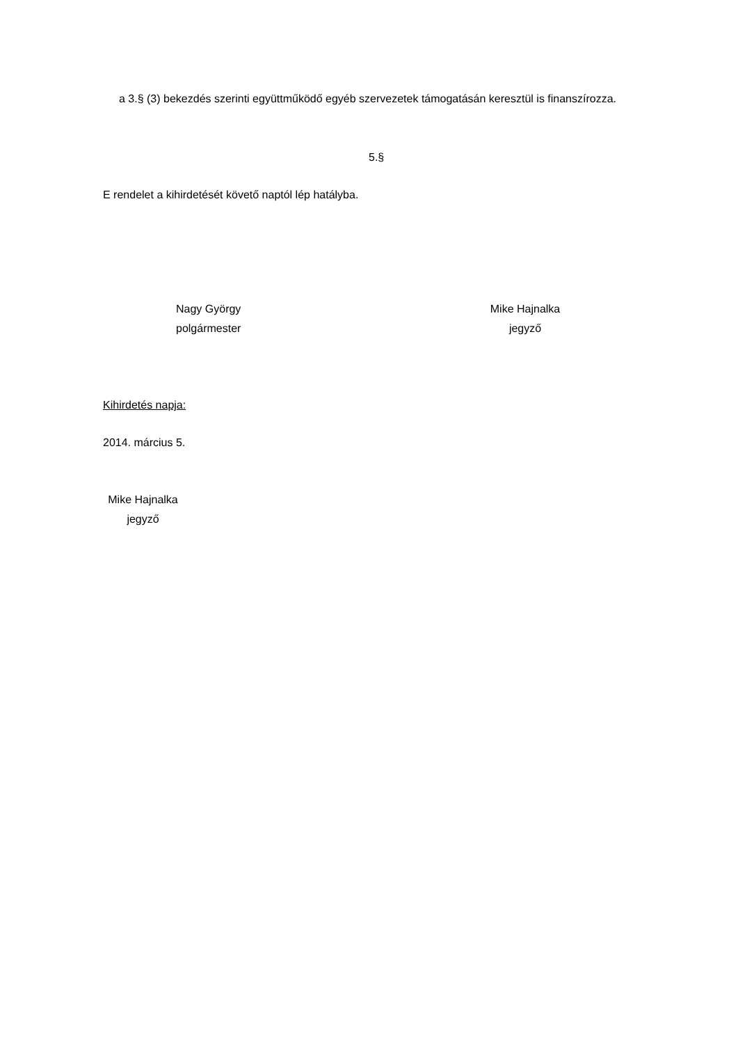a 3.§ (3) bekezdés szerinti együttműködő egyéb szervezetek támogatásán keresztül is finanszírozza.
5.§
E rendelet a kihirdetését követő naptól lép hatályba.
Nagy György
polgármester
Mike Hajnalka
jegyző
Kihirdetés napja:
2014. március 5.
Mike Hajnalka
jegyző